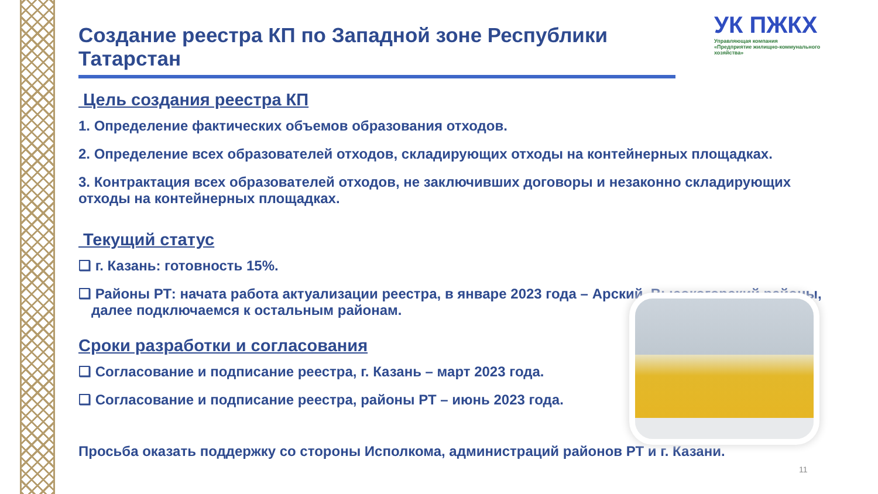УК ПЖКХ
Управляющая компания
«Предприятие жилищно-коммунального
хозяйства»
Создание реестра КП по Западной зоне Республики Татарстан
Цель создания реестра КП
1. Определение фактических объемов образования отходов.
2. Определение всех образователей отходов, складирующих отходы на контейнерных площадках.
3. Контрактация всех образователей отходов, не заключивших договоры и незаконно складирующих отходы на контейнерных площадках.
Текущий статус
❑ г. Казань: готовность 15%.
❑ Районы РТ: начата работа актуализации реестра, в январе 2023 года – Арский, Высокогорский районы, далее подключаемся к остальным районам.
Сроки разработки и согласования
❑ Согласование и подписание реестра, г. Казань – март 2023 года.
❑ Согласование и подписание реестра, районы РТ – июнь 2023 года.
Просьба оказать поддержку со стороны Исполкома, администраций районов РТ и г. Казани.
11